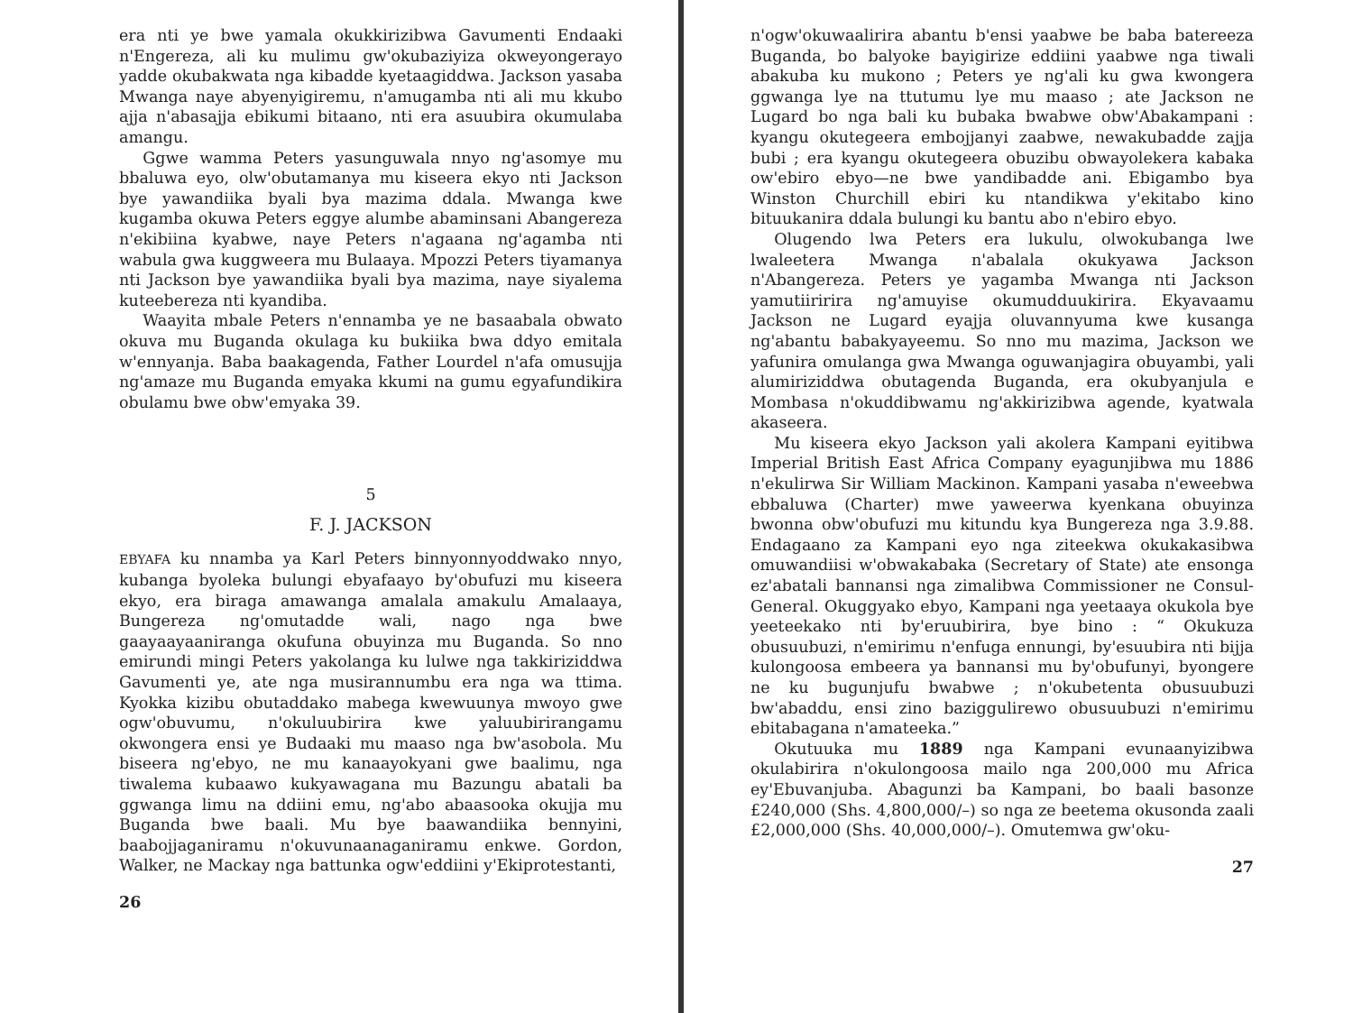era nti ye bwe yamala okukkirizibwa Gavumenti Endaaki n'Engereza, ali ku mulimu gw'okubaziyiza okweyongerayo yadde okubakwata nga kibadde kyetaagiddwa. Jackson yasaba Mwanga naye abyenyigiremu, n'amugamba nti ali mu kkubo ajja n'abasajja ebikumi bitaano, nti era asuubira okumulaba amangu.
Ggwe wamma Peters yasunguwala nnyo ng'asomye mu bbaluwa eyo, olw'obutamanya mu kiseera ekyo nti Jackson bye yawandiika byali bya mazima ddala. Mwanga kwe kugamba okuwa Peters eggye alumbe abaminsani Abangereza n'ekibiina kyabwe, naye Peters n'agaana ng'agamba nti wabula gwa kuggweera mu Bulaaya. Mpozzi Peters tiyamanya nti Jackson bye yawandiika byali bya mazima, naye siyalema kuteebereza nti kyandiba.
Waayita mbale Peters n'ennamba ye ne basaabala obwato okuva mu Buganda okulaga ku bukiika bwa ddyo emitala w'ennyanja. Baba baakagenda, Father Lourdel n'afa omusujja ng'amaze mu Buganda emyaka kkumi na gumu egyafundikira obulamu bwe obw'emyaka 39.
5
F. J. JACKSON
EBYAFA ku nnamba ya Karl Peters binnyonnyoddwako nnyo, kubanga byoleka bulungi ebyafaayo by'obufuzi mu kiseera ekyo, era biraga amawanga amalala amakulu Amalaaya, Bungereza ng'omutadde wali, nago nga bwe gaayaayaaniranga okufuna obuyinza mu Buganda. So nno emirundi mingi Peters yakolanga ku lulwe nga takkiriziddwa Gavumenti ye, ate nga musirannumbu era nga wa ttima. Kyokka kizibu obutaddako mabega kwewuunya mwoyo gwe ogw'obuvumu, n'okuluubirira kwe yaluubirirangamu okwongera ensi ye Budaaki mu maaso nga bw'asobola. Mu biseera ng'ebyo, ne mu kanaayokyani gwe baalimu, nga tiwalema kubaawo kukyawagana mu Bazungu abatali ba ggwanga limu na ddiini emu, ng'abo abaasooka okujja mu Buganda bwe baali. Mu bye baawandiika bennyini, baabojjaganiramu n'okuvunaanaganiramu enkwe. Gordon, Walker, ne Mackay nga battunka ogw'eddiini y'Ekiprotestanti,
26
n'ogw'okuwaalirira abantu b'ensi yaabwe be baba batereeza Buganda, bo balyoke bayigirize eddiini yaabwe nga tiwali abakuba ku mukono ; Peters ye ng'ali ku gwa kwongera ggwanga lye na ttutumu lye mu maaso ; ate Jackson ne Lugard bo nga bali ku bubaka bwabwe obw'Abakampani : kyangu okutegeera embojjanyi zaabwe, newakubadde zajja bubi ; era kyangu okutegeera obuzibu obwayolekera kabaka ow'ebiro ebyo—ne bwe yandibadde ani. Ebigambo bya Winston Churchill ebiri ku ntandikwa y'ekitabo kino bituukanira ddala bulungi ku bantu abo n'ebiro ebyo.
Olugendo lwa Peters era lukulu, olwokubanga lwe lwaleetera Mwanga n'abalala okukyawa Jackson n'Abangereza. Peters ye yagamba Mwanga nti Jackson yamutiiririra ng'amuyise okumudduukirira. Ekyavaamu Jackson ne Lugard eyajja oluvannyuma kwe kusanga ng'abantu babakyayeemu. So nno mu mazima, Jackson we yafunira omulanga gwa Mwanga oguwanjagira obuyambi, yali alumiriziddwa obutagenda Buganda, era okubyanjula e Mombasa n'okuddibwamu ng'akkirizibwa agende, kyatwala akaseera.
Mu kiseera ekyo Jackson yali akolera Kampani eyitibwa Imperial British East Africa Company eyagunjibwa mu 1886 n'ekulirwa Sir William Mackinon. Kampani yasaba n'eweebwa ebbaluwa (Charter) mwe yaweerwa kyenkana obuyinza bwonna obw'obufuzi mu kitundu kya Bungereza nga 3.9.88. Endagaano za Kampani eyo nga ziteekwa okukakasibwa omuwandiisi w'obwakabaka (Secretary of State) ate ensonga ez'abatali bannansi nga zimalibwa Commissioner ne Consul-General. Okuggyako ebyo, Kampani nga yeetaaya okukola bye yeeteekako nti by'eruubirira, bye bino : “ Okukuza obusuubuzi, n'emirimu n'enfuga ennungi, by'esuubira nti bijja kulongoosa embeera ya bannansi mu by'obufunyi, byongere ne ku bugunjufu bwabwe ; n'okubetenta obusuubuzi bw'abaddu, ensi zino baziggulirewo obusuubuzi n'emirimu ebitabagana n'amateeka.”
Okutuuka mu 1889 nga Kampani evunaanyizibwa okulabirira n'okulongoosa mailo nga 200,000 mu Africa ey'Ebuvanjuba. Abagunzi ba Kampani, bo baali basonze £240,000 (Shs. 4,800,000/–) so nga ze beetema okusonda zaali £2,000,000 (Shs. 40,000,000/–). Omutemwa gw'oku-
27